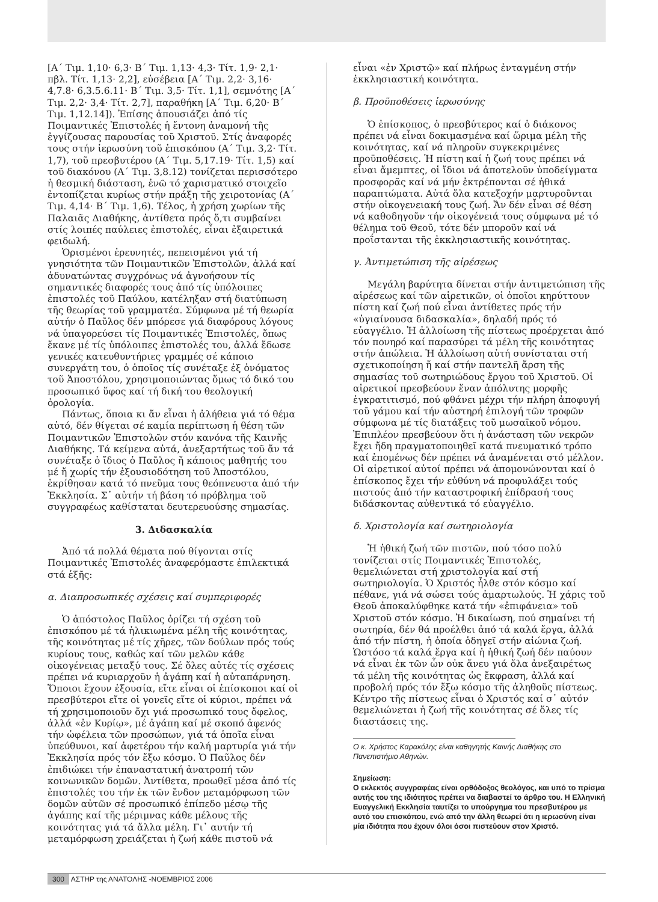[Α΄ Τιμ. 1,10· 6,3· Β΄ Τιμ. 1,13· 4,3· Τίτ. 1,9· 2,1· πβλ. Τίτ. 1,13· 2,2], εὐσέβεια [Α΄ Τιμ. 2,2· 3,16· 4,7.8· 6,3.5.6.11· Β΄ Τιμ. 3,5· Τίτ. 1,1], σεμνότης [Α΄ Τιμ. 2,2· 3,4· Τίτ. 2,7], παραθήκη [Α΄ Τιμ. 6,20· Β΄ Τιμ. 1,12.14]). Ἐπίσης ἀπουσιάζει ἀπό τίς Ποιμαντικές Ἐπιστολές ἡ ἔντονη ἀναμονή τῆς ἐγγίζουσας παρουσίας τοῦ Χριστοῦ. Στίς ἀναφορές τους στήν ἱερωσύνη τοῦ ἐπισκόπου (Α΄ Τιμ. 3,2· Τίτ. 1,7), τοῦ πρεσβυτέρου (Α΄ Τιμ. 5,17.19· Τίτ. 1,5) καί τοῦ διακόνου (Α΄ Τιμ. 3,8.12) τονίζεται περισσότερο ἡ θεσμική διάσταση, ἐνῶ τό χαρισματικό στοιχεῖο ἐντοπίζεται κυρίως στήν πράξη τῆς χειροτονίας (Α΄ Τιμ. 4,14· Β΄ Τιμ. 1,6). Τέλος, ἡ χρήση χωρίων τῆς Παλαιᾶς Διαθήκης, ἀντίθετα πρός ὅ,τι συμβαίνει στίς λοιπές παύλειες ἐπιστολές, εἶναι ἐξαιρετικά φειδωλή.
Ὁρισμένοι ἐρευνητές, πεπεισμένοι γιά τή γνησιότητα τῶν Ποιμαντικῶν Ἐπιστολῶν, ἀλλά καί ἀδυνατώντας συγχρόνως νά ἀγνοήσουν τίς σημαντικές διαφορές τους ἀπό τίς ὑπόλοιπες ἐπιστολές τοῦ Παύλου, κατέληξαν στή διατύπωση τῆς θεωρίας τοῦ γραμματέα. Σύμφωνα μέ τή θεωρία αὐτήν ὁ Παῦλος δέν μπόρεσε γιά διαφόρους λόγους νά ὑπαγορεύσει τίς Ποιμαντικές Ἐπιστολές, ὅπως ἔκανε μέ τίς ὑπόλοιπες ἐπιστολές του, ἀλλά ἔδωσε γενικές κατευθυντήριες γραμμές σέ κάποιο συνεργάτη του, ὁ ὁποῖος τίς συνέταξε ἐξ ὀνόματος τοῦ Ἀποστόλου, χρησιμοποιώντας ὅμως τό δικό του προσωπικό ὕφος καί τή δική του θεολογική ὁρολογία.
Πάντως, ὅποια κι ἄν εἶναι ἡ ἀλήθεια γιά τό θέμα αὐτό, δέν θίγεται σέ καμία περίπτωση ἡ θέση τῶν Ποιμαντικῶν Ἐπιστολῶν στόν κανόνα τῆς Καινῆς Διαθήκης. Τά κείμενα αὐτά, ἀνεξαρτήτως τοῦ ἄν τά συνέταξε ὁ ἴδιος ὁ Παῦλος ἤ κάποιος μαθητής του μέ ἤ χωρίς τήν ἐξουσιοδότηση τοῦ Ἀποστόλου, ἐκρίθησαν κατά τό πνεῦμα τους θεόπνευστα ἀπό τήν Ἐκκλησία. Σ᾿ αὐτήν τή βάση τό πρόβλημα τοῦ συγγραφέως καθίσταται δευτερευούσης σημασίας.
3. Διδασκαλία
Ἀπό τά πολλά θέματα πού θίγονται στίς Ποιμαντικές Ἐπιστολές ἀναφερόμαστε ἐπιλεκτικά στά ἑξῆς:
α. Διαπροσωπικές σχέσεις καί συμπεριφορές
Ὁ ἀπόστολος Παῦλος ὁρίζει τή σχέση τοῦ ἐπισκόπου μέ τά ἡλικιωμένα μέλη τῆς κοινότητας, τῆς κοινότητας μέ τίς χῆρες, τῶν δούλων πρός τούς κυρίους τους, καθώς καί τῶν μελῶν κάθε οἰκογένειας μεταξύ τους. Σέ ὅλες αὐτές τίς σχέσεις πρέπει νά κυριαρχοῦν ἡ ἀγάπη καί ἡ αὐταπάρνηση. Ὅποιοι ἔχουν ἐξουσία, εἴτε εἶναι οἱ ἐπίσκοποι καί οἱ πρεσβύτεροι εἴτε οἱ γονεῖς εἴτε οἱ κύριοι, πρέπει νά τή χρησιμοποιοῦν ὄχι γιά προσωπικό τους ὄφελος, ἀλλά «ἐν Κυρίῳ», μέ ἀγάπη καί μέ σκοπό ἀφενός τήν ὠφέλεια τῶν προσώπων, γιά τά ὁποῖα εἶναι ὑπεύθυνοι, καί ἀφετέρου τήν καλή μαρτυρία γιά τήν Ἐκκλησία πρός τόν ἔξω κόσμο. Ὁ Παῦλος δέν ἐπιδιώκει τήν ἐπαναστατική ἀνατροπή τῶν κοινωνικῶν δομῶν. Ἀντίθετα, προωθεῖ μέσα ἀπό τίς ἐπιστολές του τήν ἐκ τῶν ἔνδον μεταμόρφωση τῶν δομῶν αὐτῶν σέ προσωπικό ἐπίπεδο μέσῳ τῆς ἀγάπης καί τῆς μέριμνας κάθε μέλους τῆς κοινότητας γιά τά ἄλλα μέλη. Γι᾿ αυτήν τή μεταμόρφωση χρειάζεται ἡ ζωή κάθε πιστοῦ νά
εἶναι «ἐν Χριστῷ» καί πλήρως ἐνταγμένη στήν ἐκκλησιαστική κοινότητα.
β. Προϋποθέσεις ἱερωσύνης
Ὁ ἐπίσκοπος, ὁ πρεσβύτερος καί ὁ διάκονος πρέπει νά εἶναι δοκιμασμένα καί ὥριμα μέλη τῆς κοινότητας, καί νά πληροῦν συγκεκριμένες προϋποθέσεις. Ἡ πίστη καί ἡ ζωή τους πρέπει νά εἶναι ἄμεμπτες, οἱ ἴδιοι νά ἀποτελοῦν ὑποδείγματα προσφορᾶς καί νά μήν ἐκτρέπονται σέ ἠθικά παραπτώματα. Αὐτά ὅλα κατεξοχήν μαρτυροῦνται στήν οἰκογενειακή τους ζωή. Ἄν δέν εἶναι σέ θέση νά καθοδηγοῦν τήν οἰκογένειά τους σύμφωνα μέ τό θέλημα τοῦ Θεοῦ, τότε δέν μποροῦν καί νά προΐστανται τῆς ἐκκλησιαστικῆς κοινότητας.
γ. Ἀντιμετώπιση τῆς αἱρέσεως
Μεγάλη βαρύτητα δίνεται στήν ἀντιμετώπιση τῆς αἱρέσεως καί τῶν αἱρετικῶν, οἱ ὁποῖοι κηρύττουν πίστη καί ζωή πού εἶναι ἀντίθετες πρός τήν «ὑγιαίνουσα διδασκαλία», δηλαδή πρός τό εὐαγγέλιο. Ἡ ἀλλοίωση τῆς πίστεως προέρχεται ἀπό τόν πονηρό καί παρασύρει τά μέλη τῆς κοινότητας στήν ἀπώλεια. Ἡ ἀλλοίωση αὐτή συνίσταται στή σχετικοποίηση ἤ καί στήν παντελῆ ἄρση τῆς σημασίας τοῦ σωτηριώδους ἔργου τοῦ Χριστοῦ. Οἱ αἱρετικοί πρεσβεύουν ἕναν ἀπόλυτης μορφῆς ἐγκρατιτισμό, πού φθάνει μέχρι τήν πλήρη ἀποφυγή τοῦ γάμου καί τήν αὐστηρή ἐπιλογή τῶν τροφῶν σύμφωνα μέ τίς διατάξεις τοῦ μωσαϊκοῦ νόμου. Ἐπιπλέον πρεσβεύουν ὅτι ἡ ἀνάσταση τῶν νεκρῶν ἔχει ἤδη πραγματοποιηθεῖ κατά πνευματικό τρόπο καί ἑπομένως δέν πρέπει νά ἀναμένεται στό μέλλον. Οἱ αἱρετικοί αὐτοί πρέπει νά ἀπομονώνονται καί ὁ ἐπίσκοπος ἔχει τήν εὐθύνη νά προφυλάξει τούς πιστούς ἀπό τήν καταστροφική ἐπίδρασή τους διδάσκοντας αὐθεντικά τό εὐαγγέλιο.
δ. Χριστολογία καί σωτηριολογία
Ἡ ἠθική ζωή τῶν πιστῶν, πού τόσο πολύ τονίζεται στίς Ποιμαντικές Ἐπιστολές, θεμελιώνεται στή χριστολογία καί στή σωτηριολογία. Ὁ Χριστός ἦλθε στόν κόσμο καί πέθανε, γιά νά σώσει τούς ἁμαρτωλούς. Ἡ χάρις τοῦ Θεοῦ ἀποκαλύφθηκε κατά τήν «ἐπιφάνεια» τοῦ Χριστοῦ στόν κόσμο. Ἡ δικαίωση, πού σημαίνει τή σωτηρία, δέν θά προέλθει ἀπό τά καλά ἔργα, ἀλλά ἀπό τήν πίστη, ἡ ὁποία ὁδηγεῖ στήν αἰώνια ζωή. Ὡστόσο τά καλά ἔργα καί ἡ ἠθική ζωή δέν παύουν νά εἶναι ἐκ τῶν ὧν οὐκ ἄνευ γιά ὅλα ἀνεξαιρέτως τά μέλη τῆς κοινότητας ὡς ἔκφραση, ἀλλά καί προβολή πρός τόν ἔξω κόσμο τῆς ἀληθοῦς πίστεως. Κέντρο τῆς πίστεως εἶναι ὁ Χριστός καί σ᾿ αὐτόν θεμελιώνεται ἡ ζωή τῆς κοινότητας σέ ὅλες τίς διαστάσεις της.
Ο κ. Χρήστος Καρακόλης είναι καθηγητής Καινής Διαθήκης στο Πανεπιστήμιο Αθηνών.
Σημείωση:
Ο εκλεκτός συγγραφέας είναι ορθόδοξος θεολόγος, και υπό το πρίσμα αυτής του της ιδιότητος πρέπει να διαβαστεί το άρθρο του. Η Ελληνική Ευαγγελική Εκκλησία ταυτίζει το υπούργημα του πρεσβυτέρου με αυτό του επισκόπου, ενώ από την άλλη θεωρεί ότι η ιερωσύνη είναι μία ιδιότητα που έχουν όλοι όσοι πιστεύουν στον Χριστό.
300 ΑΣΤΗΡ της ΑΝΑΤΟΛΗΣ -ΝΟΕΜΒΡΙΟΣ 2006